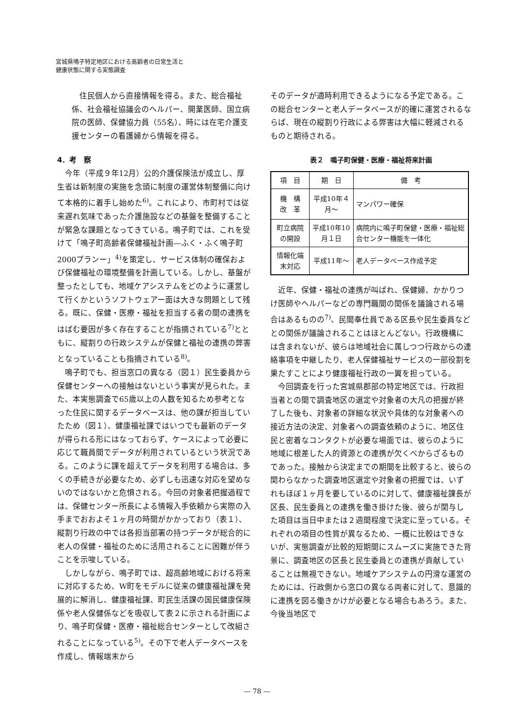宮城県鳴子特定地区における高齢者の日常生活と
健康状態に関する実態調査
住民個人から直接情報を得る。また、総合福祉係、社会福祉協議会のヘルパー、開業医師、国立病院の医師、保健協力員（55名）、時には在宅介護支援センターの看護婦から情報を得る。
4．考　察
今年（平成９年12月）公的介護保険法が成立し、厚生省は新制度の実施を念頭に制度の運営体制整備に向けて本格的に着手し始めた<sup>6)</sup>。これにより、市町村では従来遅れ気味であった介護施設などの基盤を整備することが緊急な課題となってきている。鳴子町では、これを受けて「鳴子町高齢者保健福祉計画―ふく・ふく鳴子町2000プランー」<sup>4)</sup>を策定し、サービス体制の確保および保健福祉の環境整備を計画している。しかし、基盤が整ったとしても、地域ケアシステムをどのように運営して行くかというソフトウェアー面は大きな問題として残る。既に、保健・医療・福祉を担当する者の間の連携をはばむ要因が多く存在することが指摘されている<sup>7)</sup>とともに、縦割りの行政システムが保健と福祉の連携の弊害となっていることも指摘されている<sup>8)</sup>。
鳴子町でも、担当窓口の異なる（図１）民生委員から保健センターへの接触はないという事実が見られた。また、本実態調査で65歳以上の人数を知るため参考となった住民に関するデータベースは、他の課が担当していたため（図１）、健康福祉課ではいつでも最新のデータが得られる形にはなっておらず、ケースによって必要に応じて職員間でデータが利用されているという状況である。このように課を超えてデータを利用する場合は、多くの手続きが必要なため、必ずしも迅速な対応を望めないのではないかと危惧される。今回の対象者把握過程では、保健センター所長による情報入手依頼から実際の入手までおおよそ１ヶ月の時間がかかっており（表１）、縦割り行政の中では各担当部署の持つデータが総合的に老人の保健・福祉のために活用されることに困難が伴うことを示唆している。
しかしながら、鳴子町では、超高齢地域における将来に対応するため、W町をモデルに従来の健康福祉課を発展的に解消し、健康福祉課、町民生活課の国民健康保険係や老人保健係などを吸収して表２に示される計画により、鳴子町保健・医療・福祉総合センターとして改組されることになっている<sup>5)</sup>。その下で老人データベースを作成し、情報端末から
そのデータが適時利用できるようになる予定である。この総合センターと老人データベースが的確に運営されるならば、現在の縦割り行政による弊害は大幅に軽減されるものと期待される。
表２　鳴子町保健・医療・福祉将来計画
| 項 目 | 期 日 | 備 考 |
| --- | --- | --- |
| 機 構 改 革 | 平成10年４月～ | マンパワー確保 |
| 町立病院の開設 | 平成10年10月１日 | 病院内に鳴子町保健・医療・福祉総合センター機能を一体化 |
| 情報化端末対応 | 平成11年～ | 老人データベース作成予定 |
近年、保健・福祉の連携が叫ばれ、保健婦、かかりつけ医師やヘルパーなどの専門職間の関係を議論される場合はあるものの<sup>7)</sup>、民間奉仕員である区長や民生委員などとの関係が議論されることはほとんどない。行政機構には含まれないが、彼らは地域社会に属しつつ行政からの連絡事項を中継したり、老人保健福祉サービスの一部役割を果たすことにより健康福祉行政の一翼を担っている。
今回調査を行った宮城県郡部の特定地区では、行政担当者との間で調査地区の選定や対象者の大凡の把握が終了した後も、対象者の詳細な状況や具体的な対象者への接近方法の決定、対象者への調査依頼のように、地区住民と密着なコンタクトが必要な場面では、彼らのように地域に根差した人的資源との連携が欠くべからざるものであった。接触から決定までの期間を比較すると、彼らの関わらなかった調査地区選定や対象者の把握では、いずれもほぼ１ヶ月を要しているのに対して、健康福祉課長が区長、民生委員との連携を働き掛けた後、彼らが関与した項目は当日中または２週間程度で決定に至っている。それぞれの項目の性質が異なるため、一概に比較はできないが、実態調査が比較的短期間にスムーズに実施できた背景に、調査地区の区長と民生委員との連携が貢献していることは無視できない。地域ケアシステムの円滑な運営のためには、行政側から窓口の異なる両者に対して、意識的に連携を図る働きかけが必要となる場合もあろう。また、今後当地区で
— 78 —